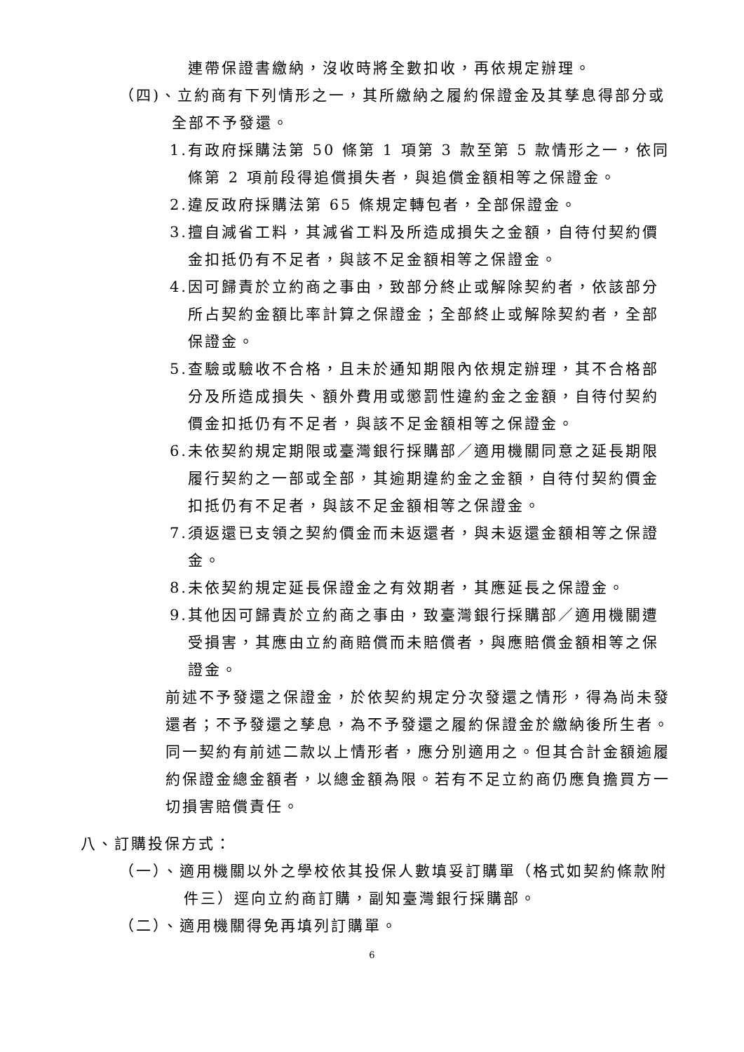連帶保證書繳納，沒收時將全數扣收，再依規定辦理。
（四)、立約商有下列情形之一，其所繳納之履約保證金及其孳息得部分或
全部不予發還。
1.有政府採購法第 50 條第 1 項第 3 款至第 5 款情形之一，依同條第 2 項前段得追償損失者，與追償金額相等之保證金。
2.違反政府採購法第 65 條規定轉包者，全部保證金。
3.擅自減省工料，其減省工料及所造成損失之金額，自待付契約價金扣抵仍有不足者，與該不足金額相等之保證金。
4.因可歸責於立約商之事由，致部分終止或解除契約者，依該部分所占契約金額比率計算之保證金；全部終止或解除契約者，全部保證金。
5.查驗或驗收不合格，且未於通知期限內依規定辦理，其不合格部分及所造成損失、額外費用或懲罰性違約金之金額，自待付契約價金扣抵仍有不足者，與該不足金額相等之保證金。
6.未依契約規定期限或臺灣銀行採購部／適用機關同意之延長期限履行契約之一部或全部，其逾期違約金之金額，自待付契約價金扣抵仍有不足者，與該不足金額相等之保證金。
7.須返還已支領之契約價金而未返還者，與未返還金額相等之保證金。
8.未依契約規定延長保證金之有效期者，其應延長之保證金。
9.其他因可歸責於立約商之事由，致臺灣銀行採購部／適用機關遭受損害，其應由立約商賠償而未賠償者，與應賠償金額相等之保證金。
前述不予發還之保證金，於依契約規定分次發還之情形，得為尚未發還者；不予發還之孳息，為不予發還之履約保證金於繳納後所生者。
同一契約有前述二款以上情形者，應分別適用之。但其合計金額逾履約保證金總金額者，以總金額為限。若有不足立約商仍應負擔買方一切損害賠償責任。
八、訂購投保方式：
（一）、適用機關以外之學校依其投保人數填妥訂購單（格式如契約條款附件三）逕向立約商訂購，副知臺灣銀行採購部。
（二）、適用機關得免再填列訂購單。
6